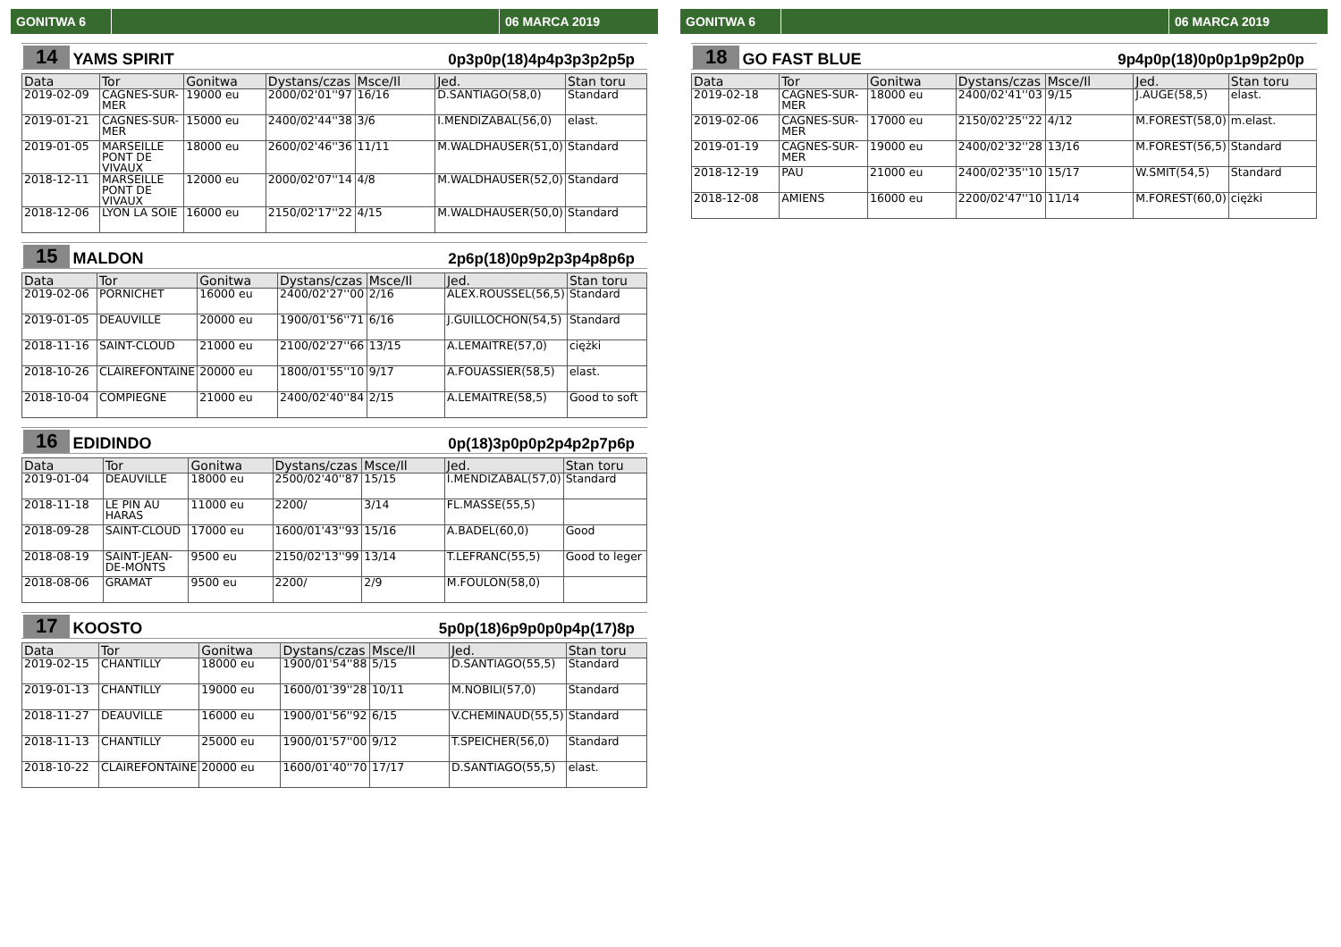GONITWA 6 06 MARCA 2019
14 YAMS SPIRIT 0p3p0p(18)4p4p3p3p2p5p
| Data | Tor | Gonitwa | Dystans/czas | Msce/Il | Jed. | Stan toru |
| --- | --- | --- | --- | --- | --- | --- |
| 2019-02-09 | CAGNES-SUR-MER | 19000 eu | 2000/02'01''97 | 16/16 | D.SANTIAGO(58,0) | Standard |
| 2019-01-21 | CAGNES-SUR-MER | 15000 eu | 2400/02'44''38 | 3/6 | I.MENDIZABAL(56,0) | elast. |
| 2019-01-05 | MARSEILLE PONT DE VIVAUX | 18000 eu | 2600/02'46''36 | 11/11 | M.WALDHAUSER(51,0) | Standard |
| 2018-12-11 | MARSEILLE PONT DE VIVAUX | 12000 eu | 2000/02'07''14 | 4/8 | M.WALDHAUSER(52,0) | Standard |
| 2018-12-06 | LYON LA SOIE | 16000 eu | 2150/02'17''22 | 4/15 | M.WALDHAUSER(50,0) | Standard |
15 MALDON 2p6p(18)0p9p2p3p4p8p6p
| Data | Tor | Gonitwa | Dystans/czas | Msce/Il | Jed. | Stan toru |
| --- | --- | --- | --- | --- | --- | --- |
| 2019-02-06 | PORNICHET | 16000 eu | 2400/02'27''00 | 2/16 | ALEX.ROUSSEL(56,5) | Standard |
| 2019-01-05 | DEAUVILLE | 20000 eu | 1900/01'56''71 | 6/16 | J.GUILLOCHON(54,5) | Standard |
| 2018-11-16 | SAINT-CLOUD | 21000 eu | 2100/02'27''66 | 13/15 | A.LEMAITRE(57,0) | ciężki |
| 2018-10-26 | CLAIREFONTAINE | 20000 eu | 1800/01'55''10 | 9/17 | A.FOUASSIER(58,5) | elast. |
| 2018-10-04 | COMPIEGNE | 21000 eu | 2400/02'40''84 | 2/15 | A.LEMAITRE(58,5) | Good to soft |
16 EDIDINDO 0p(18)3p0p0p2p4p2p7p6p
| Data | Tor | Gonitwa | Dystans/czas | Msce/Il | Jed. | Stan toru |
| --- | --- | --- | --- | --- | --- | --- |
| 2019-01-04 | DEAUVILLE | 18000 eu | 2500/02'40''87 | 15/15 | I.MENDIZABAL(57,0) | Standard |
| 2018-11-18 | LE PIN AU HARAS | 11000 eu | 2200/ | 3/14 | FL.MASSE(55,5) | |
| 2018-09-28 | SAINT-CLOUD | 17000 eu | 1600/01'43''93 | 15/16 | A.BADEL(60,0) | Good |
| 2018-08-19 | SAINT-JEAN-DE-MONTS | 9500 eu | 2150/02'13''99 | 13/14 | T.LEFRANC(55,5) | Good to leger |
| 2018-08-06 | GRAMAT | 9500 eu | 2200/ | 2/9 | M.FOULON(58,0) | |
17 KOOSTO 5p0p(18)6p9p0p0p4p(17)8p
| Data | Tor | Gonitwa | Dystans/czas | Msce/Il | Jed. | Stan toru |
| --- | --- | --- | --- | --- | --- | --- |
| 2019-02-15 | CHANTILLY | 18000 eu | 1900/01'54''88 | 5/15 | D.SANTIAGO(55,5) | Standard |
| 2019-01-13 | CHANTILLY | 19000 eu | 1600/01'39''28 | 10/11 | M.NOBILI(57,0) | Standard |
| 2018-11-27 | DEAUVILLE | 16000 eu | 1900/01'56''92 | 6/15 | V.CHEMINAUD(55,5) | Standard |
| 2018-11-13 | CHANTILLY | 25000 eu | 1900/01'57''00 | 9/12 | T.SPEICHER(56,0) | Standard |
| 2018-10-22 | CLAIREFONTAINE | 20000 eu | 1600/01'40''70 | 17/17 | D.SANTIAGO(55,5) | elast. |
GONITWA 6 06 MARCA 2019
18 GO FAST BLUE 9p4p0p(18)0p0p1p9p2p0p
| Data | Tor | Gonitwa | Dystans/czas | Msce/Il | Jed. | Stan toru |
| --- | --- | --- | --- | --- | --- | --- |
| 2019-02-18 | CAGNES-SUR-MER | 18000 eu | 2400/02'41''03 | 9/15 | J.AUGE(58,5) | elast. |
| 2019-02-06 | CAGNES-SUR-MER | 17000 eu | 2150/02'25''22 | 4/12 | M.FOREST(58,0) | m.elast. |
| 2019-01-19 | CAGNES-SUR-MER | 19000 eu | 2400/02'32''28 | 13/16 | M.FOREST(56,5) | Standard |
| 2018-12-19 | PAU | 21000 eu | 2400/02'35''10 | 15/17 | W.SMIT(54,5) | Standard |
| 2018-12-08 | AMIENS | 16000 eu | 2200/02'47''10 | 11/14 | M.FOREST(60,0) | ciężki |